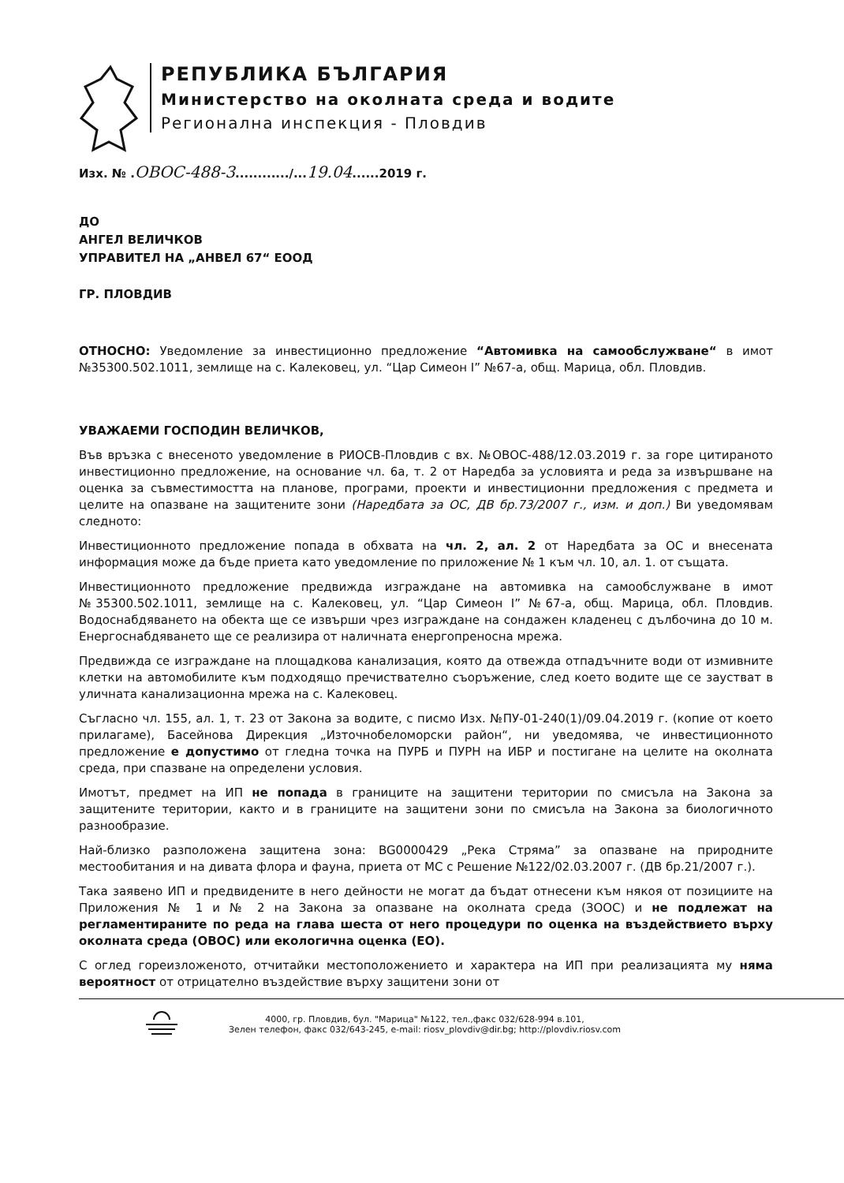РЕПУБЛИКА БЪЛГАРИЯ
Министерство на околната среда и водите
Регионална инспекция - Пловдив
Изх. № .ОВОС-488-3............/...19.04......2019 г.
ДО
АНГЕЛ ВЕЛИЧКОВ
УПРАВИТЕЛ НА „АНВЕЛ 67“ ЕООД
ГР. ПЛОВДИВ
ОТНОСНО: Уведомление за инвестиционно предложение “Автомивка на самообслужване“ в имот №35300.502.1011, землище на с. Калековец, ул. “Цар Симеон I” №67-а, общ. Марица, обл. Пловдив.
УВАЖАЕМИ ГОСПОДИН ВЕЛИЧКОВ,
Във връзка с внесеното уведомление в РИОСВ-Пловдив с вх. №ОВОС-488/12.03.2019 г. за горе цитираното инвестиционно предложение, на основание чл. 6а, т. 2 от Наредба за условията и реда за извършване на оценка за съвместимостта на планове, програми, проекти и инвестиционни предложения с предмета и целите на опазване на защитените зони (Наредбата за ОС, ДВ бр.73/2007 г., изм. и доп.) Ви уведомявам следното:
Инвестиционното предложение попада в обхвата на чл. 2, ал. 2 от Наредбата за ОС и внесената информация може да бъде приета като уведомление по приложение № 1 към чл. 10, ал. 1. от същата.
Инвестиционното предложение предвижда изграждане на автомивка на самообслужване в имот №35300.502.1011, землище на с. Калековец, ул. “Цар Симеон I” №67-а, общ. Марица, обл. Пловдив. Водоснабдяването на обекта ще се извърши чрез изграждане на сондажен кладенец с дълбочина до 10 м. Енергоснабдяването ще се реализира от наличната енергопреносна мрежа.
Предвижда се изграждане на площадкова канализация, която да отвежда отпадъчните води от измивните клетки на автомобилите към подходящо пречиствателно съоръжение, след което водите ще се заустват в уличната канализационна мрежа на с. Калековец.
Съгласно чл. 155, ал. 1, т. 23 от Закона за водите, с писмо Изх. №ПУ-01-240(1)/09.04.2019 г. (копие от което прилагаме), Басейнова Дирекция „Източнобеломорски район“, ни уведомява, че инвестиционното предложение е допустимо от гледна точка на ПУРБ и ПУРН на ИБР и постигане на целите на околната среда, при спазване на определени условия.
Имотът, предмет на ИП не попада в границите на защитени територии по смисъла на Закона за защитените територии, както и в границите на защитени зони по смисъла на Закона за биологичното разнообразие.
Най-близко разположена защитена зона: BG0000429 „Река Стряма” за опазване на природните местообитания и на дивата флора и фауна, приета от МС с Решение №122/02.03.2007 г. (ДВ бр.21/2007 г.).
Така заявено ИП и предвидените в него дейности не могат да бъдат отнесени към някоя от позициите на Приложения № 1 и № 2 на Закона за опазване на околната среда (ЗООС) и не подлежат на регламентираните по реда на глава шеста от него процедури по оценка на въздействието върху околната среда (ОВОС) или екологична оценка (ЕО).
С оглед гореизложеното, отчитайки местоположението и характера на ИП при реализацията му няма вероятност от отрицателно въздействие върху защитени зони от
4000, гр. Пловдив, бул. "Марица" №122, тел.,факс 032/628-994 в.101,
Зелен телефон, факс 032/643-245, e-mail: riosv_plovdiv@dir.bg; http://plovdiv.riosv.com